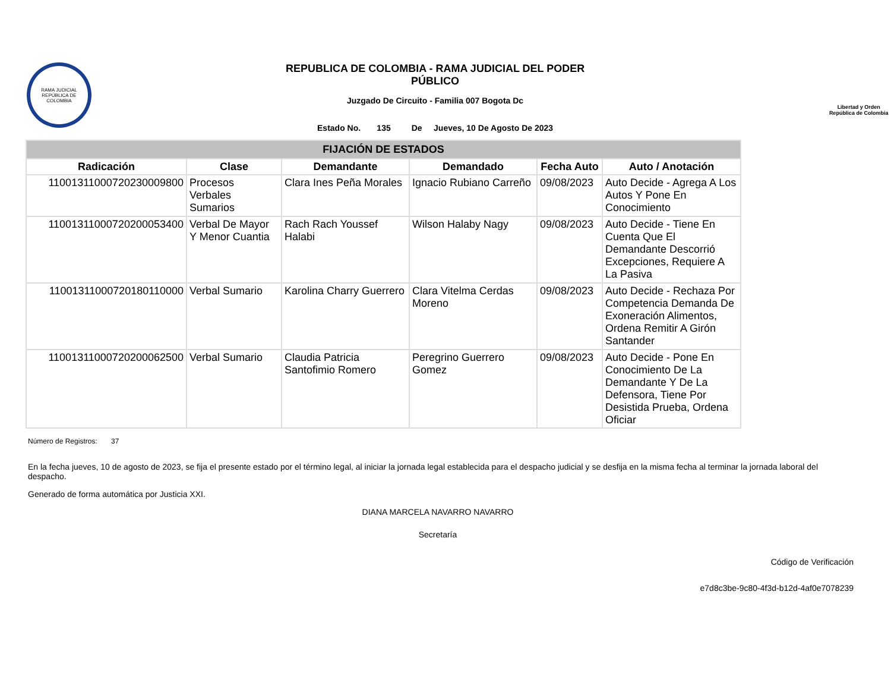RAMA JUDICIAL
REPÚBLICA DE COLOMBIA
REPUBLICA DE COLOMBIA - RAMA JUDICIAL DEL PODER
PÚBLICO
Juzgado De Circuito - Familia 007 Bogota Dc
Estado No. 135 De Jueves, 10 De Agosto De 2023
Libertad y Orden
República de Colombia
| FIJACIÓN DE ESTADOS | | | | | |
| Radicación | Clase | Demandante | Demandado | Fecha Auto | Auto / Anotación |
| 11001311000720230009800 | Procesos Verbales Sumarios | Clara Ines Peña Morales | Ignacio Rubiano Carreño | 09/08/2023 | Auto Decide - Agrega A Los Autos Y Pone En Conocimiento |
| 11001311000720200053400 | Verbal De Mayor Y Menor Cuantia | Rach Rach Youssef Halabi | Wilson Halaby Nagy | 09/08/2023 | Auto Decide - Tiene En Cuenta Que El Demandante Descorrió Excepciones, Requiere A La Pasiva |
| 11001311000720180110000 | Verbal Sumario | Karolina Charry Guerrero | Clara Vitelma Cerdas Moreno | 09/08/2023 | Auto Decide - Rechaza Por Competencia Demanda De Exoneración Alimentos, Ordena Remitir A Girón Santander |
| 11001311000720200062500 | Verbal Sumario | Claudia Patricia Santofimio Romero | Peregrino Guerrero Gomez | 09/08/2023 | Auto Decide - Pone En Conocimiento De La Demandante Y De La Defensora, Tiene Por Desistida Prueba, Ordena Oficiar |
Número de Registros: 37
En la fecha jueves, 10 de agosto de 2023, se fija el presente estado por el término legal, al iniciar la jornada legal establecida para el despacho judicial y se desfija en la misma fecha al terminar la jornada laboral del despacho.
Generado de forma automática por Justicia XXI.
DIANA MARCELA NAVARRO NAVARRO
Secretaría
Código de Verificación
e7d8c3be-9c80-4f3d-b12d-4af0e7078239